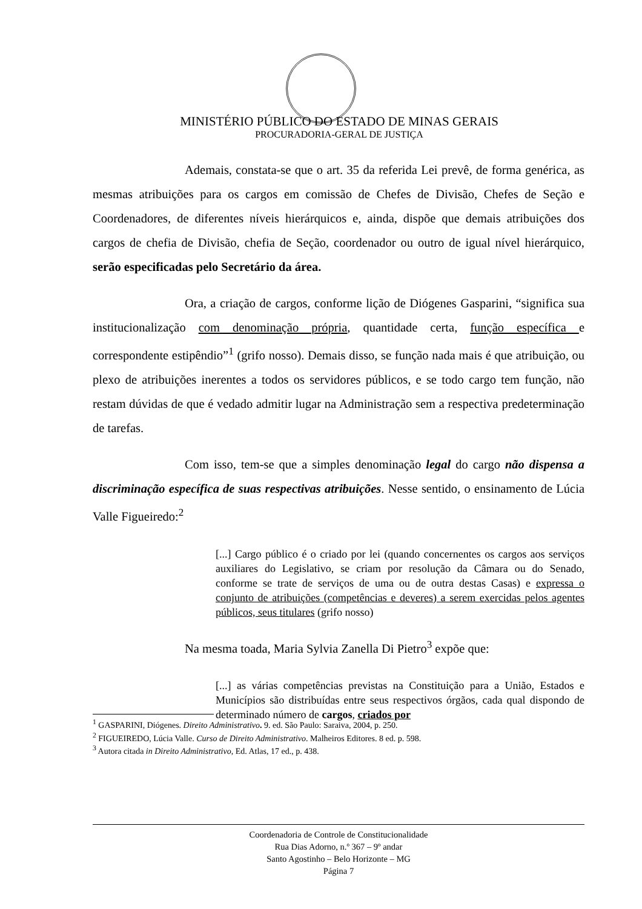MINISTÉRIO PÚBLICO DO ESTADO DE MINAS GERAIS
PROCURADORIA-GERAL DE JUSTIÇA
Ademais, constata-se que o art. 35 da referida Lei prevê, de forma genérica, as mesmas atribuições para os cargos em comissão de Chefes de Divisão, Chefes de Seção e Coordenadores, de diferentes níveis hierárquicos e, ainda, dispõe que demais atribuições dos cargos de chefia de Divisão, chefia de Seção, coordenador ou outro de igual nível hierárquico, serão especificadas pelo Secretário da área.
Ora, a criação de cargos, conforme lição de Diógenes Gasparini, “significa sua institucionalização com denominação própria, quantidade certa, função específica e correspondente estipêndio”<sup>1</sup> (grifo nosso). Demais disso, se função nada mais é que atribuição, ou plexo de atribuições inerentes a todos os servidores públicos, e se todo cargo tem função, não restam dúvidas de que é vedado admitir lugar na Administração sem a respectiva predeterminação de tarefas.
Com isso, tem-se que a simples denominação legal do cargo não dispensa a discriminação específica de suas respectivas atribuições. Nesse sentido, o ensinamento de Lúcia Valle Figueiredo:<sup>2</sup>
[...] Cargo público é o criado por lei (quando concernentes os cargos aos serviços auxiliares do Legislativo, se criam por resolução da Câmara ou do Senado, conforme se trate de serviços de uma ou de outra destas Casas) e expressa o conjunto de atribuições (competências e deveres) a serem exercidas pelos agentes públicos, seus titulares (grifo nosso)
Na mesma toada, Maria Sylvia Zanella Di Pietro<sup>3</sup> expõe que:
[...] as várias competências previstas na Constituição para a União, Estados e Municípios são distribuídas entre seus respectivos órgãos, cada qual dispondo de determinado número de cargos, criados por
<sup>1</sup> GASPARINI, Diógenes. Direito Administrativo. 9. ed. São Paulo: Saraiva, 2004, p. 250.
<sup>2</sup> FIGUEIREDO, Lúcia Valle. Curso de Direito Administrativo. Malheiros Editores. 8 ed. p. 598.
<sup>3</sup> Autora citada in Direito Administrativo, Ed. Atlas, 17 ed., p. 438.
Coordenadoria de Controle de Constitucionalidade
Rua Dias Adorno, n.º 367 – 9º andar
Santo Agostinho – Belo Horizonte – MG
Página 7